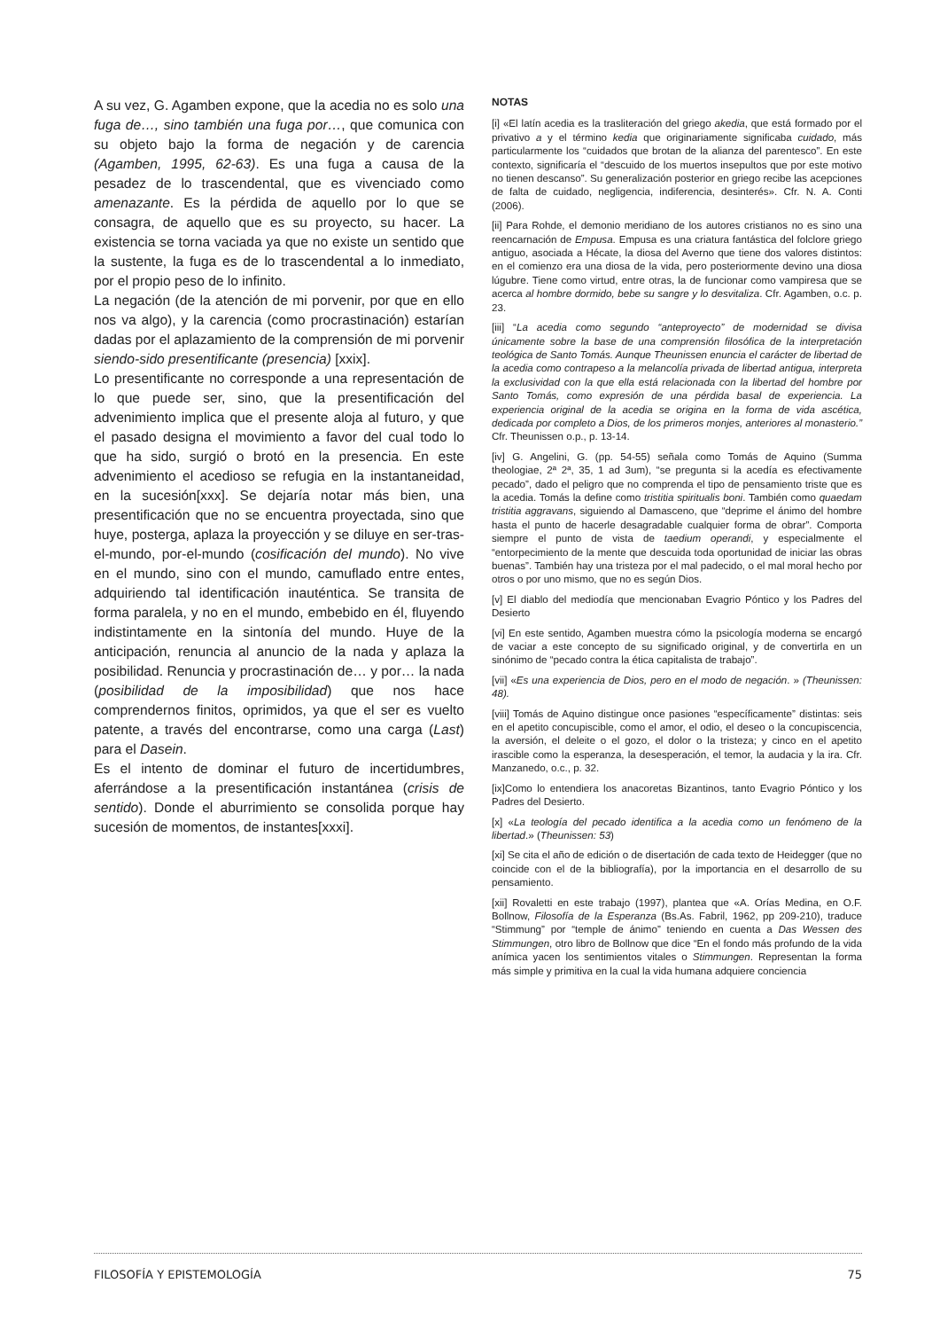A su vez, G. Agamben expone, que la acedia no es solo una fuga de…, sino también una fuga por…, que comunica con su objeto bajo la forma de negación y de carencia (Agamben, 1995, 62-63). Es una fuga a causa de la pesadez de lo trascendental, que es vivenciado como amenazante. Es la pérdida de aquello por lo que se consagra, de aquello que es su proyecto, su hacer. La existencia se torna vaciada ya que no existe un sentido que la sustente, la fuga es de lo trascendental a lo inmediato, por el propio peso de lo infinito.
La negación (de la atención de mi porvenir, por que en ello nos va algo), y la carencia (como procrastinación) estarían dadas por el aplazamiento de la comprensión de mi porvenir siendo-sido presentificante (presencia) [xxix].
Lo presentificante no corresponde a una representación de lo que puede ser, sino, que la presentificación del advenimiento implica que el presente aloja al futuro, y que el pasado designa el movimiento a favor del cual todo lo que ha sido, surgió o brotó en la presencia. En este advenimiento el acedioso se refugia en la instantaneidad, en la sucesión[xxx]. Se dejaría notar más bien, una presentificación que no se encuentra proyectada, sino que huye, posterga, aplaza la proyección y se diluye en ser-tras-el-mundo, por-el-mundo (cosificación del mundo). No vive en el mundo, sino con el mundo, camuflado entre entes, adquiriendo tal identificación inauténtica. Se transita de forma paralela, y no en el mundo, embebido en él, fluyendo indistintamente en la sintonía del mundo. Huye de la anticipación, renuncia al anuncio de la nada y aplaza la posibilidad. Renuncia y procrastinación de… y por… la nada (posibilidad de la imposibilidad) que nos hace comprendernos finitos, oprimidos, ya que el ser es vuelto patente, a través del encontrarse, como una carga (Last) para el Dasein.
Es el intento de dominar el futuro de incertidumbres, aferrándose a la presentificación instantánea (crisis de sentido). Donde el aburrimiento se consolida porque hay sucesión de momentos, de instantes[xxxi].
NOTAS
[i] «El latín acedia es la trasliteración del griego akedia, que está formado por el privativo a y el término kedia que originariamente significaba cuidado, más particularmente los “cuidados que brotan de la alianza del parentesco”. En este contexto, significaría el “descuido de los muertos insepultos que por este motivo no tienen descanso”. Su generalización posterior en griego recibe las acepciones de falta de cuidado, negligencia, indiferencia, desinterés». Cfr. N. A. Conti (2006).
[ii] Para Rohde, el demonio meridiano de los autores cristianos no es sino una reencarnación de Empusa. Empusa es una criatura fantástica del folclore griego antiguo, asociada a Hécate, la diosa del Averno que tiene dos valores distintos: en el comienzo era una diosa de la vida, pero posteriormente devino una diosa lúgubre. Tiene como virtud, entre otras, la de funcionar como vampiresa que se acerca al hombre dormido, bebe su sangre y lo desvitaliza. Cfr. Agamben, o.c. p. 23.
[iii] “La acedia como segundo “anteproyecto” de modernidad se divisa únicamente sobre la base de una comprensión filosófica de la interpretación teológica de Santo Tomás. Aunque Theunissen enuncia el carácter de libertad de la acedia como contrapeso a la melancolía privada de libertad antigua, interpreta la exclusividad con la que ella está relacionada con la libertad del hombre por Santo Tomás, como expresión de una pérdida basal de experiencia. La experiencia original de la acedia se origina en la forma de vida ascética, dedicada por completo a Dios, de los primeros monjes, anteriores al monasterio.” Cfr. Theunissen o.p., p. 13-14.
[iv] G. Angelini, G. (pp. 54-55) señala como Tomás de Aquino (Summa theologiae, 2ª 2ª, 35, 1 ad 3um), “se pregunta si la acedía es efectivamente pecado”, dado el peligro que no comprenda el tipo de pensamiento triste que es la acedia. Tomás la define como tristitia spiritualis boni. También como quaedam tristitia aggravans, siguiendo al Damasceno, que “deprime el ánimo del hombre hasta el punto de hacerle desagradable cualquier forma de obrar”. Comporta siempre el punto de vista de taedium operandi, y especialmente el “entorpecimiento de la mente que descuida toda oportunidad de iniciar las obras buenas”. También hay una tristeza por el mal padecido, o el mal moral hecho por otros o por uno mismo, que no es según Dios.
[v] El diablo del mediodía que mencionaban Evagrio Póntico y los Padres del Desierto
[vi] En este sentido, Agamben muestra cómo la psicología moderna se encargó de vaciar a este concepto de su significado original, y de convertirla en un sinónimo de “pecado contra la ética capitalista de trabajo”.
[vii] «Es una experiencia de Dios, pero en el modo de negación. » (Theunissen: 48).
[viii] Tomás de Aquino distingue once pasiones “específicamente” distintas: seis en el apetito concupiscible, como el amor, el odio, el deseo o la concupiscencia, la aversión, el deleite o el gozo, el dolor o la tristeza; y cinco en el apetito irascible como la esperanza, la desesperación, el temor, la audacia y la ira. Cfr. Manzanedo, o.c., p. 32.
[ix]Como lo entendiera los anacoretas Bizantinos, tanto Evagrio Póntico y los Padres del Desierto.
[x] «La teología del pecado identifica a la acedia como un fenómeno de la libertad.» (Theunissen: 53)
[xi] Se cita el año de edición o de disertación de cada texto de Heidegger (que no coincide con el de la bibliografía), por la importancia en el desarrollo de su pensamiento.
[xii] Rovaletti en este trabajo (1997), plantea que «A. Orías Medina, en O.F. Bollnow, Filosofía de la Esperanza (Bs.As. Fabril, 1962, pp 209-210), traduce “Stimmung” por “temple de ánimo” teniendo en cuenta a Das Wessen des Stimmungen, otro libro de Bollnow que dice “En el fondo más profundo de la vida anímica yacen los sentimientos vitales o Stimmungen. Representan la forma más simple y primitiva en la cual la vida humana adquiere conciencia
FILOSOFÍA Y EPISTEMOLOGÍA 75